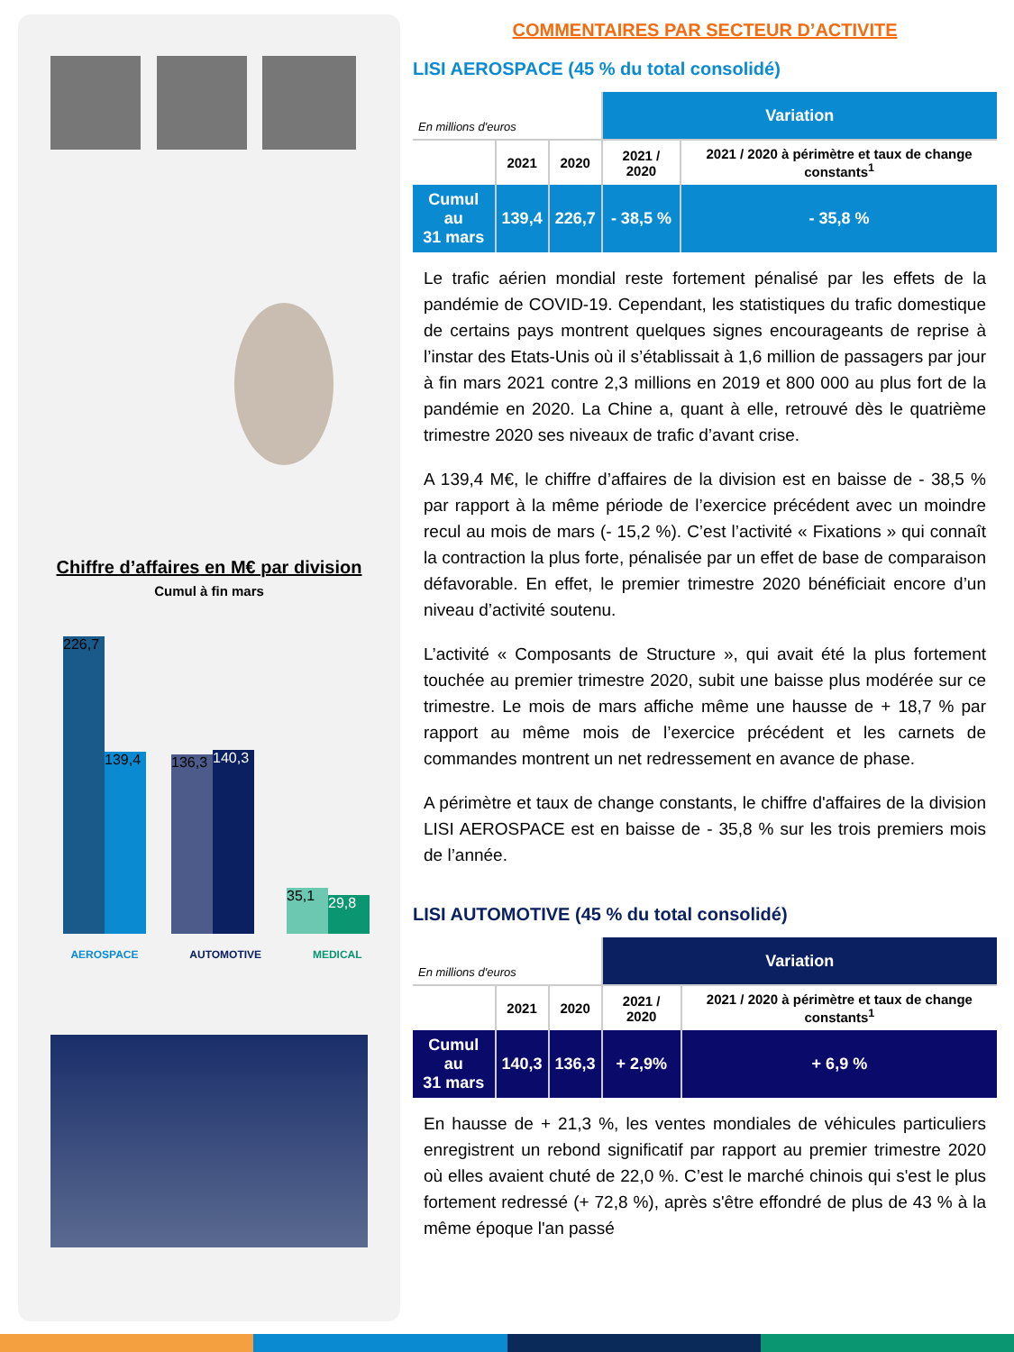Chiffre d’affaires en M€ par division
Cumul à fin mars
226,7
139,4
136,3
140,3
35,1 29,8
AEROSPACE AUTOMOTIVE MEDICAL
COMMENTAIRES PAR SECTEUR D’ACTIVITE
LISI AEROSPACE (45 % du total consolidé)
| En millions d'euros | | | Variation | |
| | 2021 | 2020 | 2021 / 2020 | 2021 / 2020 à périmètre et taux de change constants<sup>1</sup> |
| Cumul au 31 mars | 139,4 | 226,7 | - 38,5 % | - 35,8 % |
Le trafic aérien mondial reste fortement pénalisé par les effets de la pandémie de COVID-19. Cependant, les statistiques du trafic domestique de certains pays montrent quelques signes encourageants de reprise à l’instar des Etats-Unis où il s’établissait à 1,6 million de passagers par jour à fin mars 2021 contre 2,3 millions en 2019 et 800 000 au plus fort de la pandémie en 2020. La Chine a, quant à elle, retrouvé dès le quatrième trimestre 2020 ses niveaux de trafic d’avant crise.
A 139,4 M€, le chiffre d’affaires de la division est en baisse de - 38,5 % par rapport à la même période de l’exercice précédent avec un moindre recul au mois de mars (- 15,2 %). C’est l’activité « Fixations » qui connaît la contraction la plus forte, pénalisée par un effet de base de comparaison défavorable. En effet, le premier trimestre 2020 bénéficiait encore d’un niveau d’activité soutenu.
L’activité « Composants de Structure », qui avait été la plus fortement touchée au premier trimestre 2020, subit une baisse plus modérée sur ce trimestre. Le mois de mars affiche même une hausse de + 18,7 % par rapport au même mois de l’exercice précédent et les carnets de commandes montrent un net redressement en avance de phase.
A périmètre et taux de change constants, le chiffre d'affaires de la division LISI AEROSPACE est en baisse de - 35,8 % sur les trois premiers mois de l’année.
LISI AUTOMOTIVE (45 % du total consolidé)
| En millions d'euros | | | Variation | |
| | 2021 | 2020 | 2021 / 2020 | 2021 / 2020 à périmètre et taux de change constants<sup>1</sup> |
| Cumul au 31 mars | 140,3 | 136,3 | + 2,9% | + 6,9 % |
En hausse de + 21,3 %, les ventes mondiales de véhicules particuliers enregistrent un rebond significatif par rapport au premier trimestre 2020 où elles avaient chuté de 22,0 %. C’est le marché chinois qui s'est le plus fortement redressé (+ 72,8 %), après s'être effondré de plus de 43 % à la même époque l'an passé